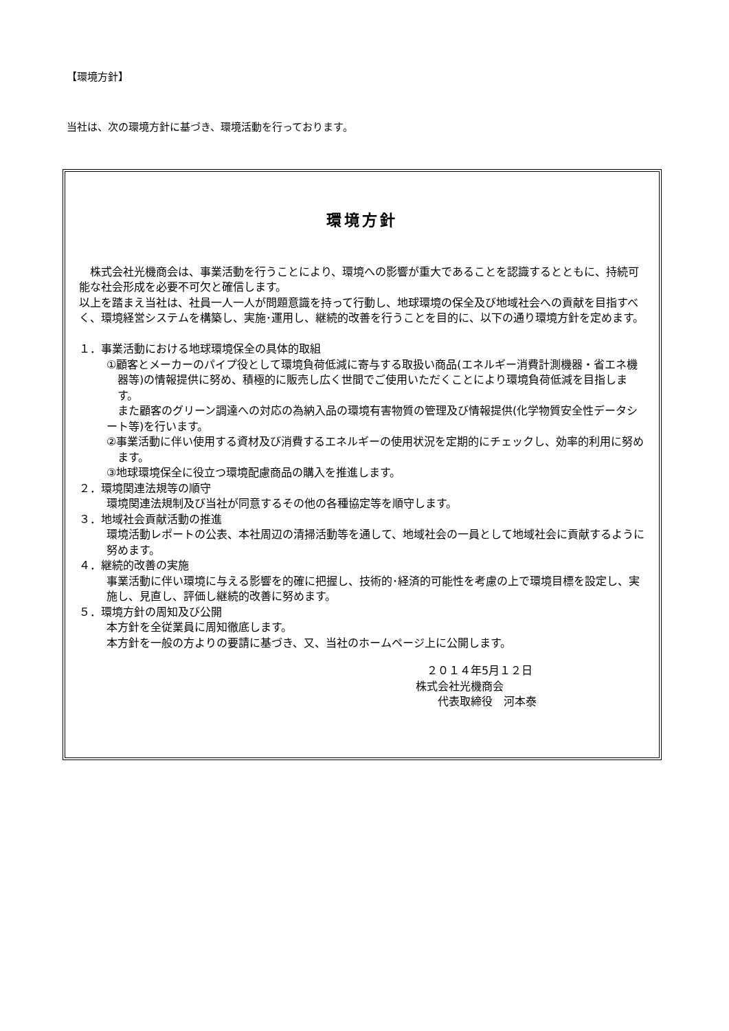【環境方針】
当社は、次の環境方針に基づき、環境活動を行っております。
環境方針
 株式会社光機商会は、事業活動を行うことにより、環境への影響が重大であることを認識するとともに、持続可能な社会形成を必要不可欠と確信します。
以上を踏まえ当社は、社員一人一人が問題意識を持って行動し、地球環境の保全及び地域社会への貢献を目指すべく、環境経営システムを構築し、実施･運用し、継続的改善を行うことを目的に、以下の通り環境方針を定めます。
１．事業活動における地球環境保全の具体的取組
①顧客とメーカーのパイプ役として環境負荷低減に寄与する取扱い商品(エネルギー消費計測機器・省エネ機器等)の情報提供に努め、積極的に販売し広く世間でご使用いただくことにより環境負荷低減を目指します。
 また顧客のグリーン調達への対応の為納入品の環境有害物質の管理及び情報提供(化学物質安全性データシート等)を行います。
②事業活動に伴い使用する資材及び消費するエネルギーの使用状況を定期的にチェックし、効率的利用に努めます。
③地球環境保全に役立つ環境配慮商品の購入を推進します。
２．環境関連法規等の順守
環境関連法規制及び当社が同意するその他の各種協定等を順守します。
３．地域社会貢献活動の推進
環境活動レポートの公表、本社周辺の清掃活動等を通して、地域社会の一員として地域社会に貢献するように努めます。
４．継続的改善の実施
事業活動に伴い環境に与える影響を的確に把握し、技術的･経済的可能性を考慮の上で環境目標を設定し、実施し、見直し、評価し継続的改善に努めます。
５．環境方針の周知及び公開
本方針を全従業員に周知徹底します。
本方針を一般の方よりの要請に基づき、又、当社のホームページ上に公開します。
 ２０１４年5月１２日
株式会社光機商会
  代表取締役　河本泰